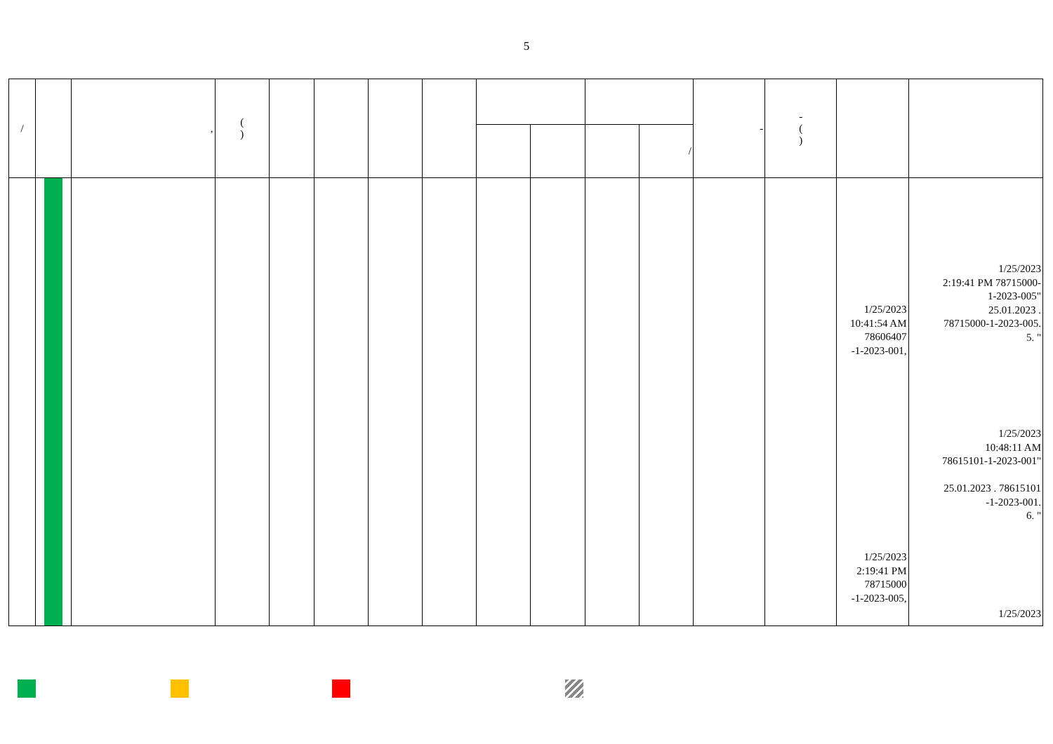5
| / | | , | ( ) | | | | | | | | | - | - ( ) | | |
| --- | --- | --- | --- | --- | --- | --- | --- | --- | --- | --- | --- | --- | --- | --- | --- |
| | | | | | | | | | | | / | | | | |
| | | | | | | | | | | | | | | 1/25/2023 10:41:54 AM 78606407 -1-2023-001, 1/25/2023 2:19:41 PM 78715000 -1-2023-005, | 1/25/2023 2:19:41 PM 78715000- 1-2023-005" 25.01.2023 . 78715000-1-2023-005. 5. " 1/25/2023 10:48:11 AM 78615101-1-2023-001" 25.01.2023 . 78615101 -1-2023-001. 6. " 1/25/2023 |